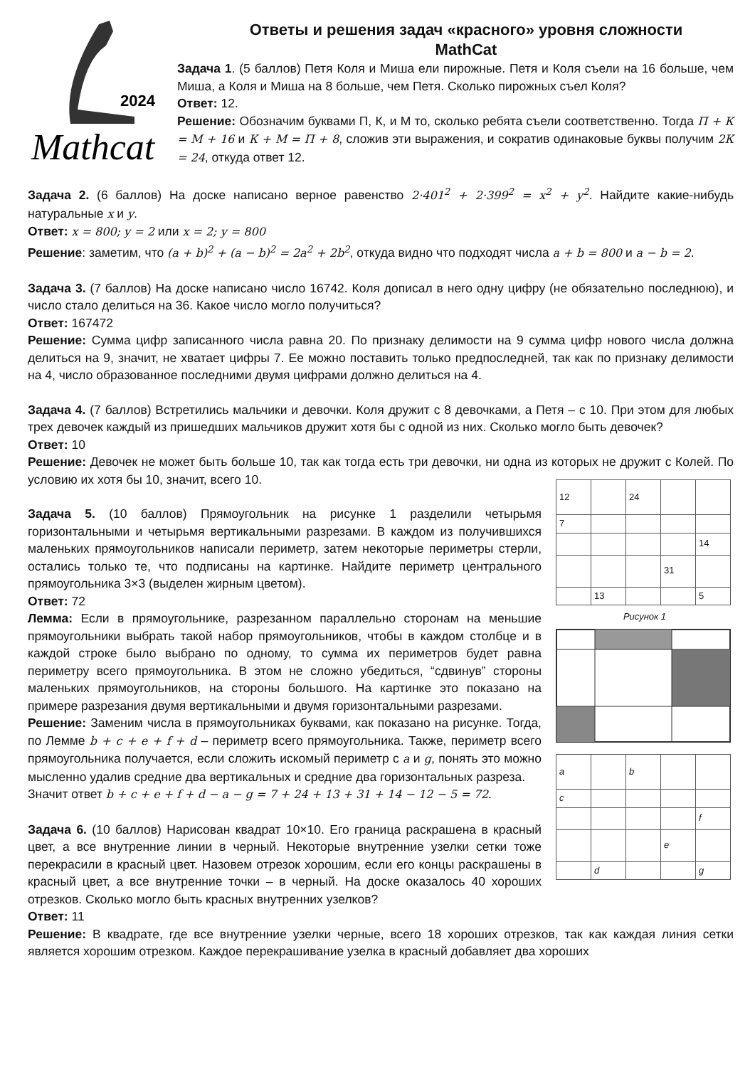Ответы и решения задач «красного» уровня сложности
MathCat
2024
Mathcat
Задача 1. (5 баллов) Петя Коля и Миша ели пирожные. Петя и Коля съели на 16 больше, чем Миша, а Коля и Миша на 8 больше, чем Петя. Сколько пирожных съел Коля?
Ответ: 12.
Решение: Обозначим буквами П, К, и М то, сколько ребята съели соответственно. Тогда П + К = М + 16 и К + М = П + 8, сложив эти выражения, и сократив одинаковые буквы получим 2К = 24, откуда ответ 12.
Задача 2. (6 баллов) На доске написано верное равенство 2·401<sup>2</sup> + 2·399<sup>2</sup> = x<sup>2</sup> + y<sup>2</sup>. Найдите какие-нибудь натуральные x и y.
Ответ: x = 800; y = 2 или x = 2; y = 800
Решение: заметим, что (a + b)<sup>2</sup> + (a − b)<sup>2</sup> = 2a<sup>2</sup> + 2b<sup>2</sup>, откуда видно что подходят числа a + b = 800 и a − b = 2.
Задача 3. (7 баллов) На доске написано число 16742. Коля дописал в него одну цифру (не обязательно последнюю), и число стало делиться на 36. Какое число могло получиться?
Ответ: 167472
Решение: Сумма цифр записанного числа равна 20. По признаку делимости на 9 сумма цифр нового числа должна делиться на 9, значит, не хватает цифры 7. Ее можно поставить только предпоследней, так как по признаку делимости на 4, число образованное последними двумя цифрами должно делиться на 4.
Задача 4. (7 баллов) Встретились мальчики и девочки. Коля дружит с 8 девочками, а Петя – с 10. При этом для любых трех девочек каждый из пришедших мальчиков дружит хотя бы с одной из них. Сколько могло быть девочек?
Ответ: 10
Решение: Девочек не может быть больше 10, так как тогда есть три девочки, ни одна из которых не дружит с Колей. По условию их хотя бы 10, значит, всего 10.
| 12 | | 24 | | |
| 7 | | | | |
| | | | | 14 |
| | | | 31 | |
| | 13 | | | 5 |
Рисунок 1
| a | | b | | |
| c | | | | |
| | | | | f |
| | | | e | |
| | d | | | g |
Задача 5. (10 баллов) Прямоугольник на рисунке 1 разделили четырьмя горизонтальными и четырьмя вертикальными разрезами. В каждом из получившихся маленьких прямоугольников написали периметр, затем некоторые периметры стерли, остались только те, что подписаны на картинке. Найдите периметр центрального прямоугольника 3×3 (выделен жирным цветом).
Ответ: 72
Лемма: Если в прямоугольнике, разрезанном параллельно сторонам на меньшие прямоугольники выбрать такой набор прямоугольников, чтобы в каждом столбце и в каждой строке было выбрано по одному, то сумма их периметров будет равна периметру всего прямоугольника. В этом не сложно убедиться, “сдвинув” стороны маленьких прямоугольников, на стороны большого. На картинке это показано на примере разрезания двумя вертикальными и двумя горизонтальными разрезами.
Решение: Заменим числа в прямоугольниках буквами, как показано на рисунке. Тогда, по Лемме b + c + e + f + d – периметр всего прямоугольника. Также, периметр всего прямоугольника получается, если сложить искомый периметр с a и g, понять это можно мысленно удалив средние два вертикальных и средние два горизонтальных разреза.
Значит ответ b + c + e + f + d − a − g = 7 + 24 + 13 + 31 + 14 − 12 − 5 = 72.
Задача 6. (10 баллов) Нарисован квадрат 10×10. Его граница раскрашена в красный цвет, а все внутренние линии в черный. Некоторые внутренние узелки сетки тоже перекрасили в красный цвет. Назовем отрезок хорошим, если его концы раскрашены в красный цвет, а все внутренние точки – в черный. На доске оказалось 40 хороших отрезков. Сколько могло быть красных внутренних узелков?
Ответ: 11
Решение: В квадрате, где все внутренние узелки черные, всего 18 хороших отрезков, так как каждая линия сетки является хорошим отрезком. Каждое перекрашивание узелка в красный добавляет два хороших